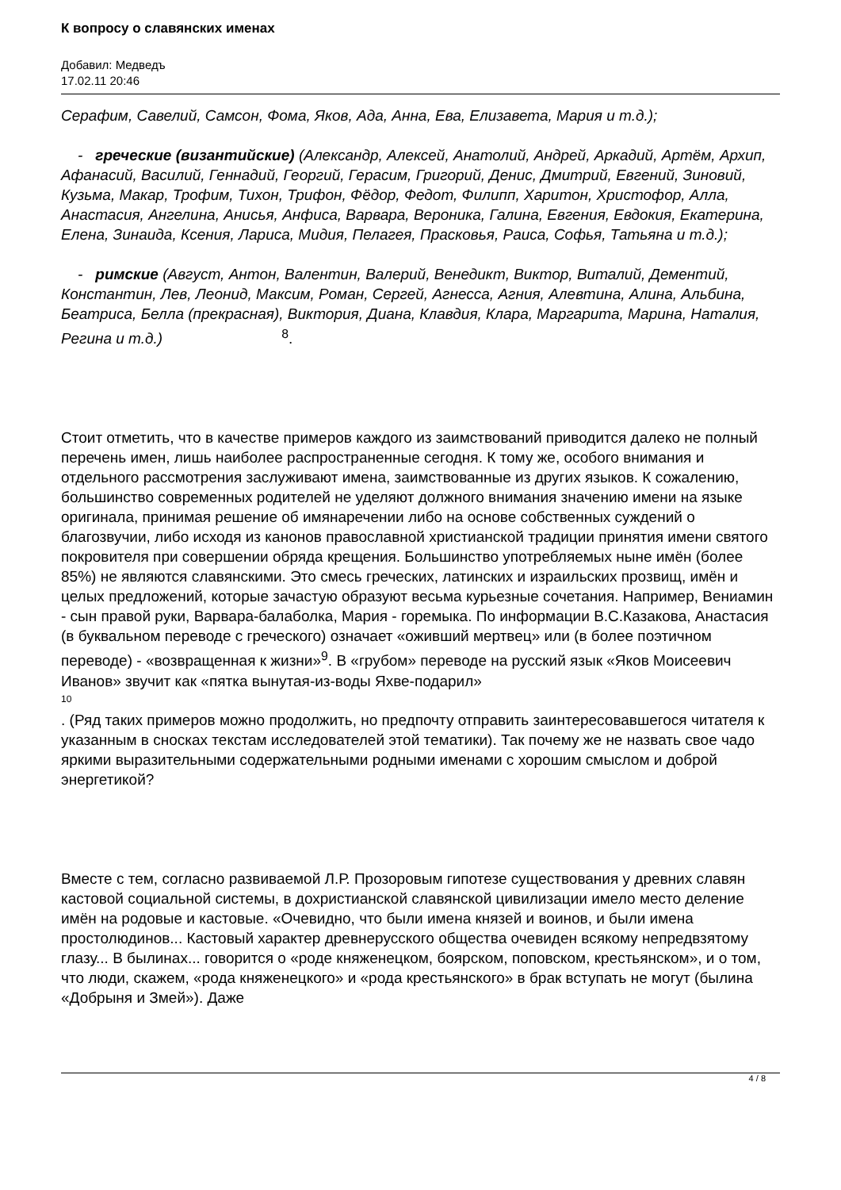К вопросу о славянских именах
Добавил: Медведъ
17.02.11 20:46
Серафим, Савелий, Самсон, Фома, Яков, Ада, Анна, Ева, Елизавета, Мария и т.д.);
- греческие (византийские) (Александр, Алексей, Анатолий, Андрей, Аркадий, Артём, Архип, Афанасий, Василий, Геннадий, Георгий, Герасим, Григорий, Денис, Дмитрий, Евгений, Зиновий, Кузьма, Макар, Трофим, Тихон, Трифон, Фёдор, Федот, Филипп, Харитон, Христофор, Алла, Анастасия, Ангелина, Анисья, Анфиса, Варвара, Вероника, Галина, Евгения, Евдокия, Екатерина, Елена, Зинаида, Ксения, Лариса, Мидия, Пелагея, Прасковья, Раиса, Софья, Татьяна и т.д.);
- римские (Август, Антон, Валентин, Валерий, Венедикт, Виктор, Виталий, Дементий, Константин, Лев, Леонид, Максим, Роман, Сергей, Агнесса, Агния, Алевтина, Алина, Альбина, Беатриса, Белла (прекрасная), Виктория, Диана, Клавдия, Клара, Маргарита, Марина, Наталия, Регина и т.д.)<sup>8</sup>.
Стоит отметить, что в качестве примеров каждого из заимствований приводится далеко не полный перечень имен, лишь наиболее распространенные сегодня. К тому же, особого внимания и отдельного рассмотрения заслуживают имена, заимствованные из других языков. К сожалению, большинство современных родителей не уделяют должного внимания значению имени на языке оригинала, принимая решение об имянаречении либо на основе собственных суждений о благозвучии, либо исходя из канонов православной христианской традиции принятия имени святого покровителя при совершении обряда крещения. Большинство употребляемых ныне имён (более 85%) не являются славянскими. Это смесь греческих, латинских и израильских прозвищ, имён и целых предложений, которые зачастую образуют весьма курьезные сочетания. Например, Вениамин - сын правой руки, Варвара-балаболка, Мария - горемыка. По информации В.С.Казакова, Анастасия (в буквальном переводе с греческого) означает «оживший мертвец» или (в более поэтичном переводе) - «возвращенная к жизни»<sup>9</sup>. В «грубом» переводе на русский язык «Яков Моисеевич Иванов» звучит как «пятка вынутая-из-воды Яхве-подарил»
10
. (Ряд таких примеров можно продолжить, но предпочту отправить заинтересовавшегося читателя к указанным в сносках текстам исследователей этой тематики). Так почему же не назвать свое чадо яркими выразительными содержательными родными именами с хорошим смыслом и доброй энергетикой?
Вместе с тем, согласно развиваемой Л.Р. Прозоровым гипотезе существования у древних славян кастовой социальной системы, в дохристианской славянской цивилизации имело место деление имён на родовые и кастовые. «Очевидно, что были имена князей и воинов, и были имена простолюдинов... Кастовый характер древнерусского общества очевиден всякому непредвзятому глазу... В былинах... говорится о «роде княженецком, боярском, поповском, крестьянском», и о том, что люди, скажем, «рода княженецкого» и «рода крестьянского» в брак вступать не могут (былина «Добрыня и Змей»). Даже
4 / 8